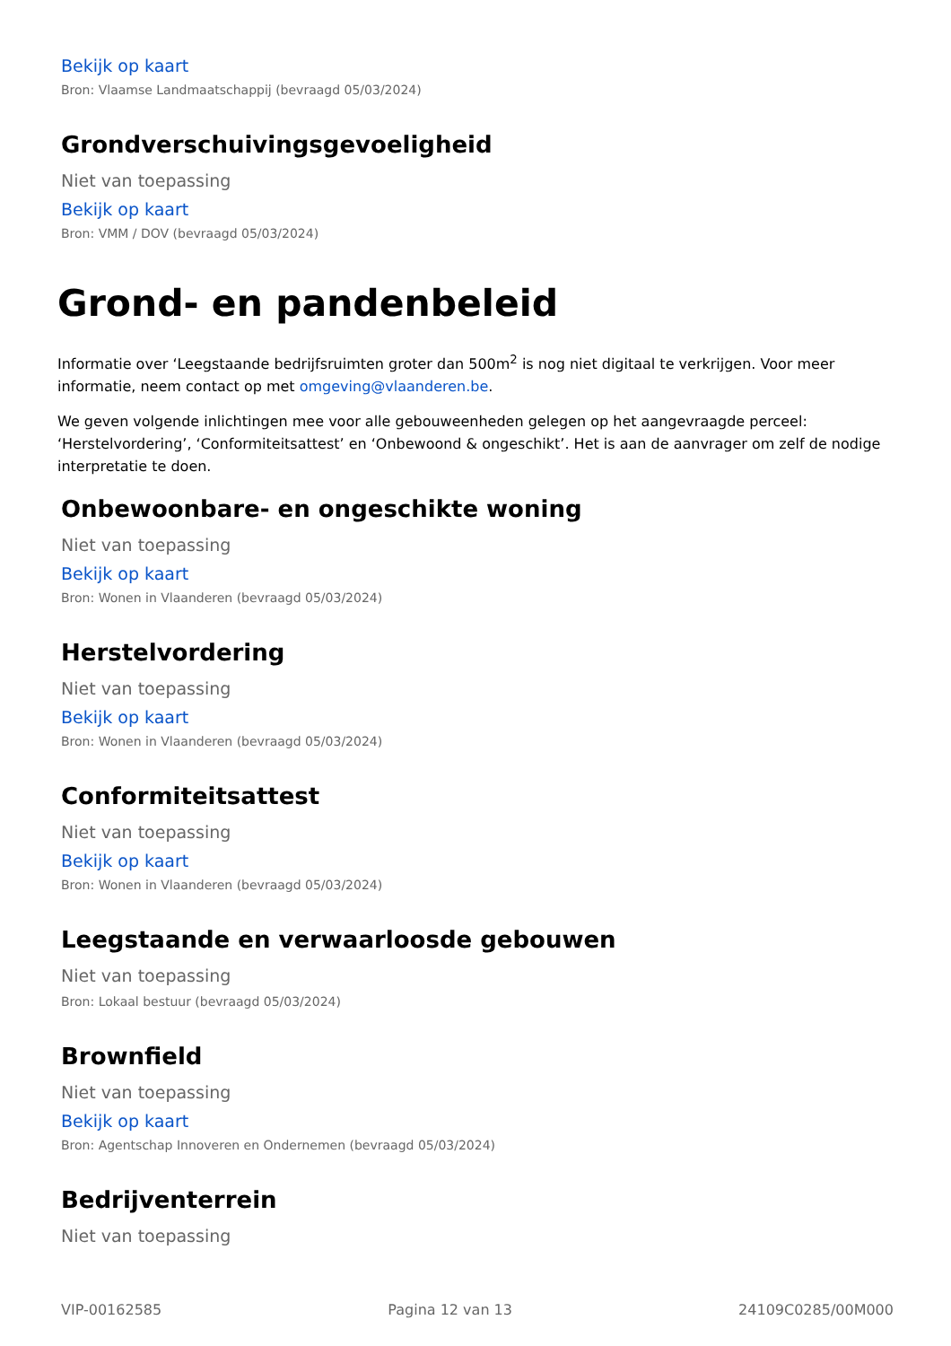Bekijk op kaart
Bron: Vlaamse Landmaatschappij (bevraagd 05/03/2024)
Grondverschuivingsgevoeligheid
Niet van toepassing
Bekijk op kaart
Bron: VMM / DOV (bevraagd 05/03/2024)
Grond- en pandenbeleid
Informatie over ‘Leegstaande bedrijfsruimten groter dan 500m<sup>2</sup> is nog niet digitaal te verkrijgen. Voor meer informatie, neem contact op met omgeving@vlaanderen.be.
We geven volgende inlichtingen mee voor alle gebouweenheden gelegen op het aangevraagde perceel: ‘Herstelvordering’, ‘Conformiteitsattest’ en ‘Onbewoond & ongeschikt’. Het is aan de aanvrager om zelf de nodige interpretatie te doen.
Onbewoonbare- en ongeschikte woning
Niet van toepassing
Bekijk op kaart
Bron: Wonen in Vlaanderen (bevraagd 05/03/2024)
Herstelvordering
Niet van toepassing
Bekijk op kaart
Bron: Wonen in Vlaanderen (bevraagd 05/03/2024)
Conformiteitsattest
Niet van toepassing
Bekijk op kaart
Bron: Wonen in Vlaanderen (bevraagd 05/03/2024)
Leegstaande en verwaarloosde gebouwen
Niet van toepassing
Bron: Lokaal bestuur (bevraagd 05/03/2024)
Brownfield
Niet van toepassing
Bekijk op kaart
Bron: Agentschap Innoveren en Ondernemen (bevraagd 05/03/2024)
Bedrijventerrein
Niet van toepassing
VIP-00162585 Pagina 12 van 13 24109C0285/00M000